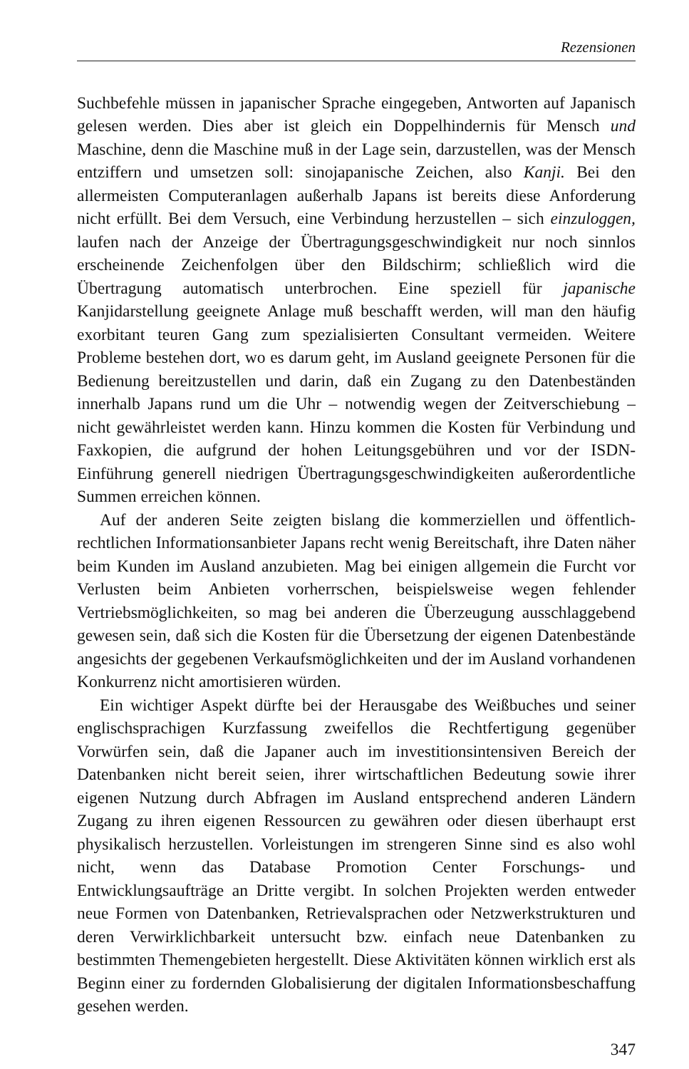Rezensionen
Suchbefehle müssen in japanischer Sprache eingegeben, Antworten auf Japanisch gelesen werden. Dies aber ist gleich ein Doppelhindernis für Mensch und Maschine, denn die Maschine muß in der Lage sein, darzustellen, was der Mensch entziffern und umsetzen soll: sinojapanische Zeichen, also Kanji. Bei den allermeisten Computeranlagen außerhalb Japans ist bereits diese Anforderung nicht erfüllt. Bei dem Versuch, eine Verbindung herzustellen – sich einzuloggen, laufen nach der Anzeige der Übertragungsgeschwindigkeit nur noch sinnlos erscheinende Zeichenfolgen über den Bildschirm; schließlich wird die Übertragung automatisch unterbrochen. Eine speziell für japanische Kanjidarstellung geeignete Anlage muß beschafft werden, will man den häufig exorbitant teuren Gang zum spezialisierten Consultant vermeiden. Weitere Probleme bestehen dort, wo es darum geht, im Ausland geeignete Personen für die Bedienung bereitzustellen und darin, daß ein Zugang zu den Datenbeständen innerhalb Japans rund um die Uhr – notwendig wegen der Zeitverschiebung – nicht gewährleistet werden kann. Hinzu kommen die Kosten für Verbindung und Faxkopien, die aufgrund der hohen Leitungsgebühren und vor der ISDN-Einführung generell niedrigen Übertragungsgeschwindigkeiten außerordentliche Summen erreichen können.
Auf der anderen Seite zeigten bislang die kommerziellen und öffentlich-rechtlichen Informationsanbieter Japans recht wenig Bereitschaft, ihre Daten näher beim Kunden im Ausland anzubieten. Mag bei einigen allgemein die Furcht vor Verlusten beim Anbieten vorherrschen, beispielsweise wegen fehlender Vertriebsmöglichkeiten, so mag bei anderen die Überzeugung ausschlaggebend gewesen sein, daß sich die Kosten für die Übersetzung der eigenen Datenbestände angesichts der gegebenen Verkaufsmöglichkeiten und der im Ausland vorhandenen Konkurrenz nicht amortisieren würden.
Ein wichtiger Aspekt dürfte bei der Herausgabe des Weißbuches und seiner englischsprachigen Kurzfassung zweifellos die Rechtfertigung gegenüber Vorwürfen sein, daß die Japaner auch im investitionsintensiven Bereich der Datenbanken nicht bereit seien, ihrer wirtschaftlichen Bedeutung sowie ihrer eigenen Nutzung durch Abfragen im Ausland entsprechend anderen Ländern Zugang zu ihren eigenen Ressourcen zu gewähren oder diesen überhaupt erst physikalisch herzustellen. Vorleistungen im strengeren Sinne sind es also wohl nicht, wenn das Database Promotion Center Forschungs- und Entwicklungsaufträge an Dritte vergibt. In solchen Projekten werden entweder neue Formen von Datenbanken, Retrievalsprachen oder Netzwerkstrukturen und deren Verwirklichbarkeit untersucht bzw. einfach neue Datenbanken zu bestimmten Themengebieten hergestellt. Diese Aktivitäten können wirklich erst als Beginn einer zu fordernden Globalisierung der digitalen Informationsbeschaffung gesehen werden.
347